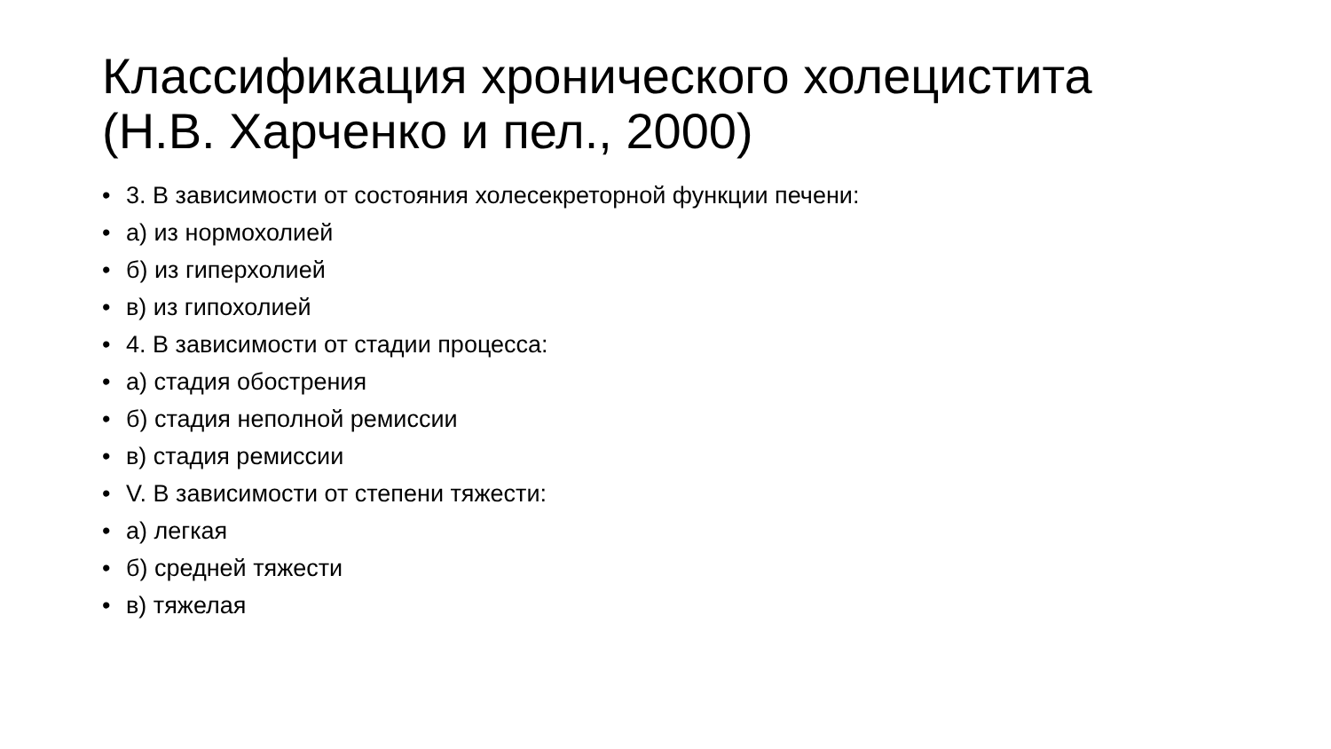Классификация хронического холецистита
(Н.В. Харченко и пел., 2000)
• 3. В зависимости от состояния холесекреторной функции печени:
• а) из нормохолией
• б) из гиперхолией
• в) из гипохолией
• 4. В зависимости от стадии процесса:
• а) стадия обострения
• б) стадия неполной ремиссии
• в) стадия ремиссии
• V. В зависимости от степени тяжести:
• а) легкая
• б) средней тяжести
• в) тяжелая